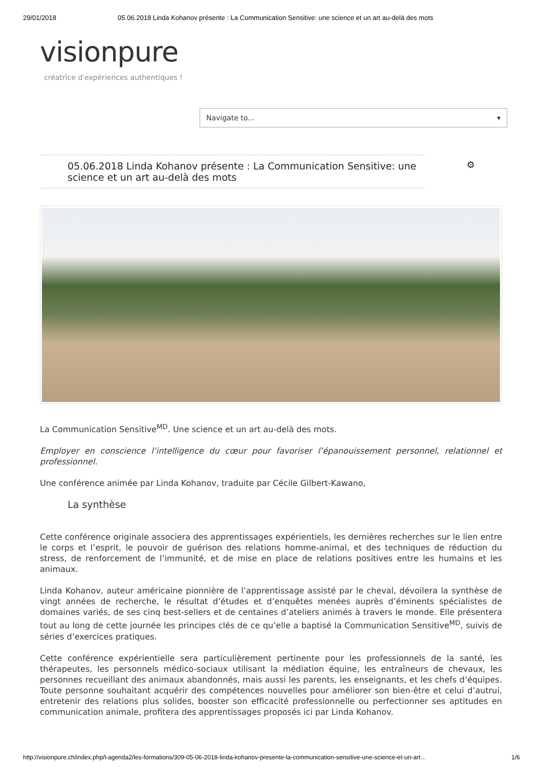29/01/2018 05.06.2018 Linda Kohanov présente : La Communication Sensitive: une science et un art au-delà des mots
visionpure
créatrice d'expériences authentiques !
Navigate to... ▾
05.06.2018 Linda Kohanov présente : La Communication Sensitive: une science et un art au-delà des mots ⚙
La Communication Sensitive<sup>MD</sup>. Une science et un art au-delà des mots.
Employer en conscience l’intelligence du cœur pour favoriser l’épanouissement personnel, relationnel et professionnel.
Une conférence animée par Linda Kohanov, traduite par Cécile Gilbert-Kawano,
La synthèse
Cette conférence originale associera des apprentissages expérientiels, les dernières recherches sur le lien entre le corps et l’esprit, le pouvoir de guérison des relations homme-animal, et des techniques de réduction du stress, de renforcement de l’immunité, et de mise en place de relations positives entre les humains et les animaux.
Linda Kohanov, auteur américaine pionnière de l’apprentissage assisté par le cheval, dévoilera la synthèse de vingt années de recherche, le résultat d’études et d’enquêtes menées auprès d’éminents spécialistes de domaines variés, de ses cinq best-sellers et de centaines d’ateliers animés à travers le monde. Elle présentera tout au long de cette journée les principes clés de ce qu’elle a baptisé la Communication Sensitive<sup>MD</sup>, suivis de séries d’exercices pratiques.
Cette conférence expérientielle sera particulièrement pertinente pour les professionnels de la santé, les thérapeutes, les personnels médico-sociaux utilisant la médiation équine, les entraîneurs de chevaux, les personnes recueillant des animaux abandonnés, mais aussi les parents, les enseignants, et les chefs d’équipes. Toute personne souhaitant acquérir des compétences nouvelles pour améliorer son bien-être et celui d’autrui, entretenir des relations plus solides, booster son efficacité professionnelle ou perfectionner ses aptitudes en communication animale, profitera des apprentissages proposés ici par Linda Kohanov.
http://visionpure.ch/index.php/l-agenda2/les-formations/309-05-06-2018-linda-kohanov-presente-la-communication-sensitive-une-science-et-un-art… 1/6